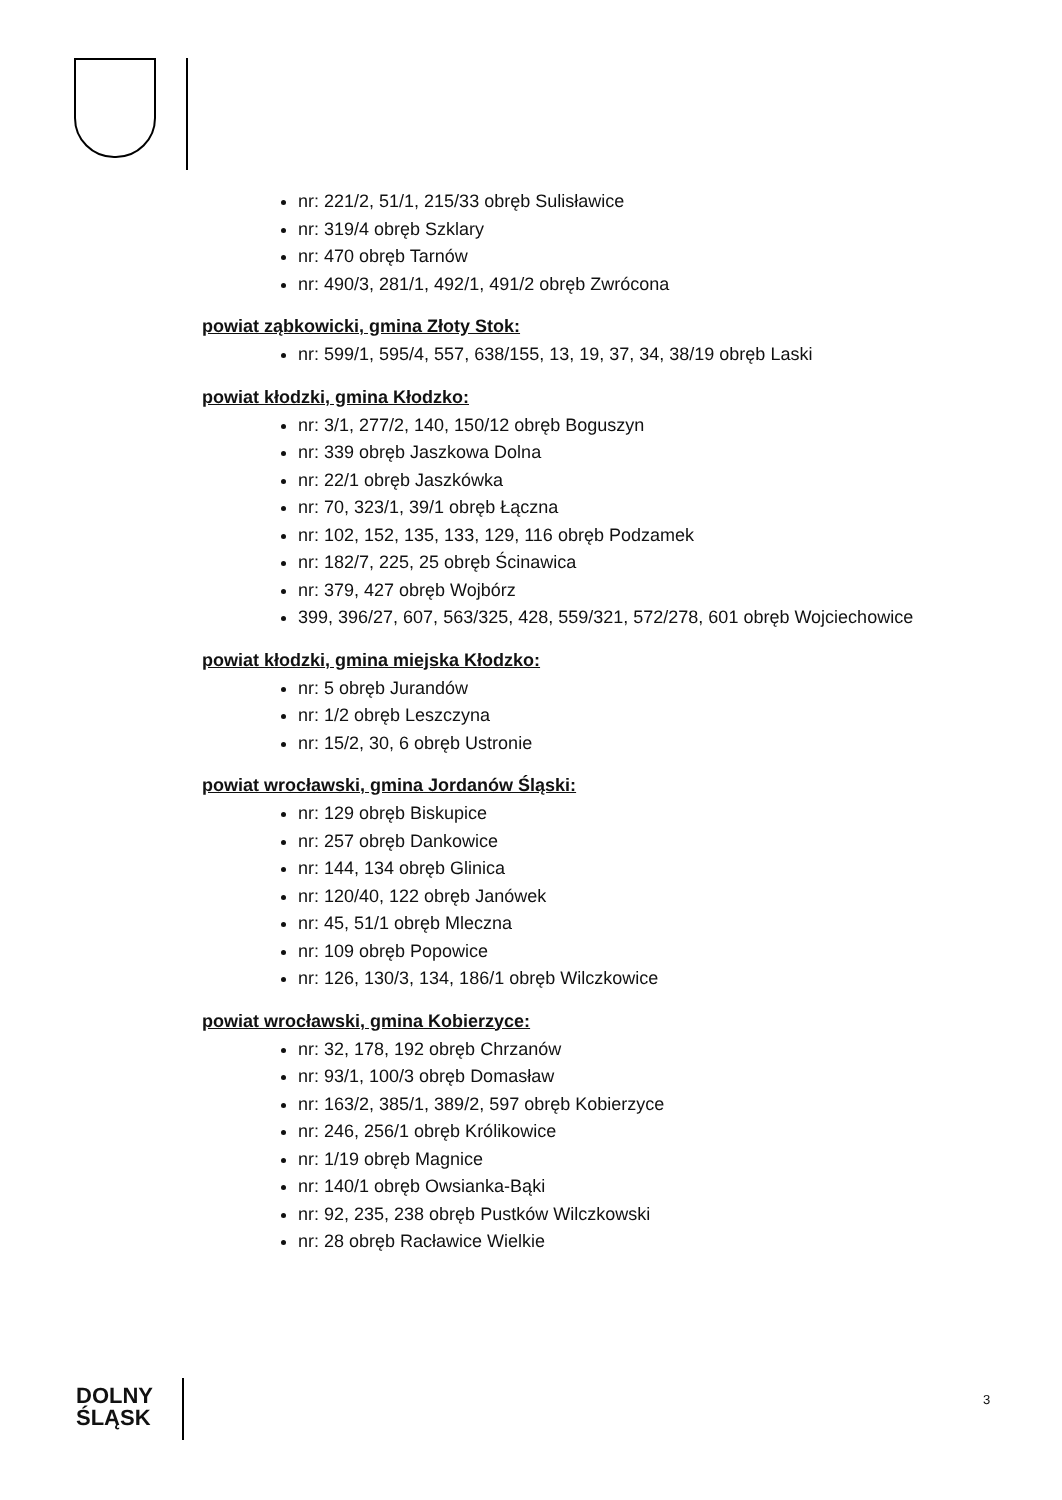nr: 221/2, 51/1, 215/33 obręb Sulisławice
nr: 319/4 obręb Szklary
nr: 470 obręb Tarnów
nr: 490/3, 281/1, 492/1, 491/2 obręb Zwrócona
powiat ząbkowicki, gmina Złoty Stok:
nr: 599/1, 595/4, 557, 638/155, 13, 19, 37, 34, 38/19 obręb Laski
powiat kłodzki, gmina Kłodzko:
nr: 3/1, 277/2, 140, 150/12 obręb Boguszyn
nr: 339 obręb Jaszkowa Dolna
nr: 22/1 obręb Jaszkówka
nr: 70, 323/1, 39/1 obręb Łączna
nr: 102, 152, 135, 133, 129, 116 obręb Podzamek
nr: 182/7, 225, 25 obręb Ścinawica
nr: 379, 427 obręb Wojbórz
399, 396/27, 607, 563/325, 428, 559/321, 572/278, 601 obręb Wojciechowice
powiat kłodzki, gmina miejska Kłodzko:
nr: 5 obręb Jurandów
nr: 1/2 obręb Leszczyna
nr: 15/2, 30, 6 obręb Ustronie
powiat wrocławski, gmina Jordanów Śląski:
nr: 129 obręb Biskupice
nr: 257 obręb Dankowice
nr: 144, 134 obręb Glinica
nr: 120/40, 122 obręb Janówek
nr: 45, 51/1 obręb Mleczna
nr: 109 obręb Popowice
nr: 126, 130/3, 134, 186/1 obręb Wilczkowice
powiat wrocławski, gmina Kobierzyce:
nr: 32, 178, 192 obręb Chrzanów
nr: 93/1, 100/3 obręb Domasław
nr: 163/2, 385/1, 389/2, 597 obręb Kobierzyce
nr: 246, 256/1 obręb Królikowice
nr: 1/19 obręb Magnice
nr: 140/1 obręb Owsianka-Bąki
nr: 92, 235, 238 obręb Pustków Wilczkowski
nr: 28 obręb Racławice Wielkie
DOLNY
ŚLĄSK
3